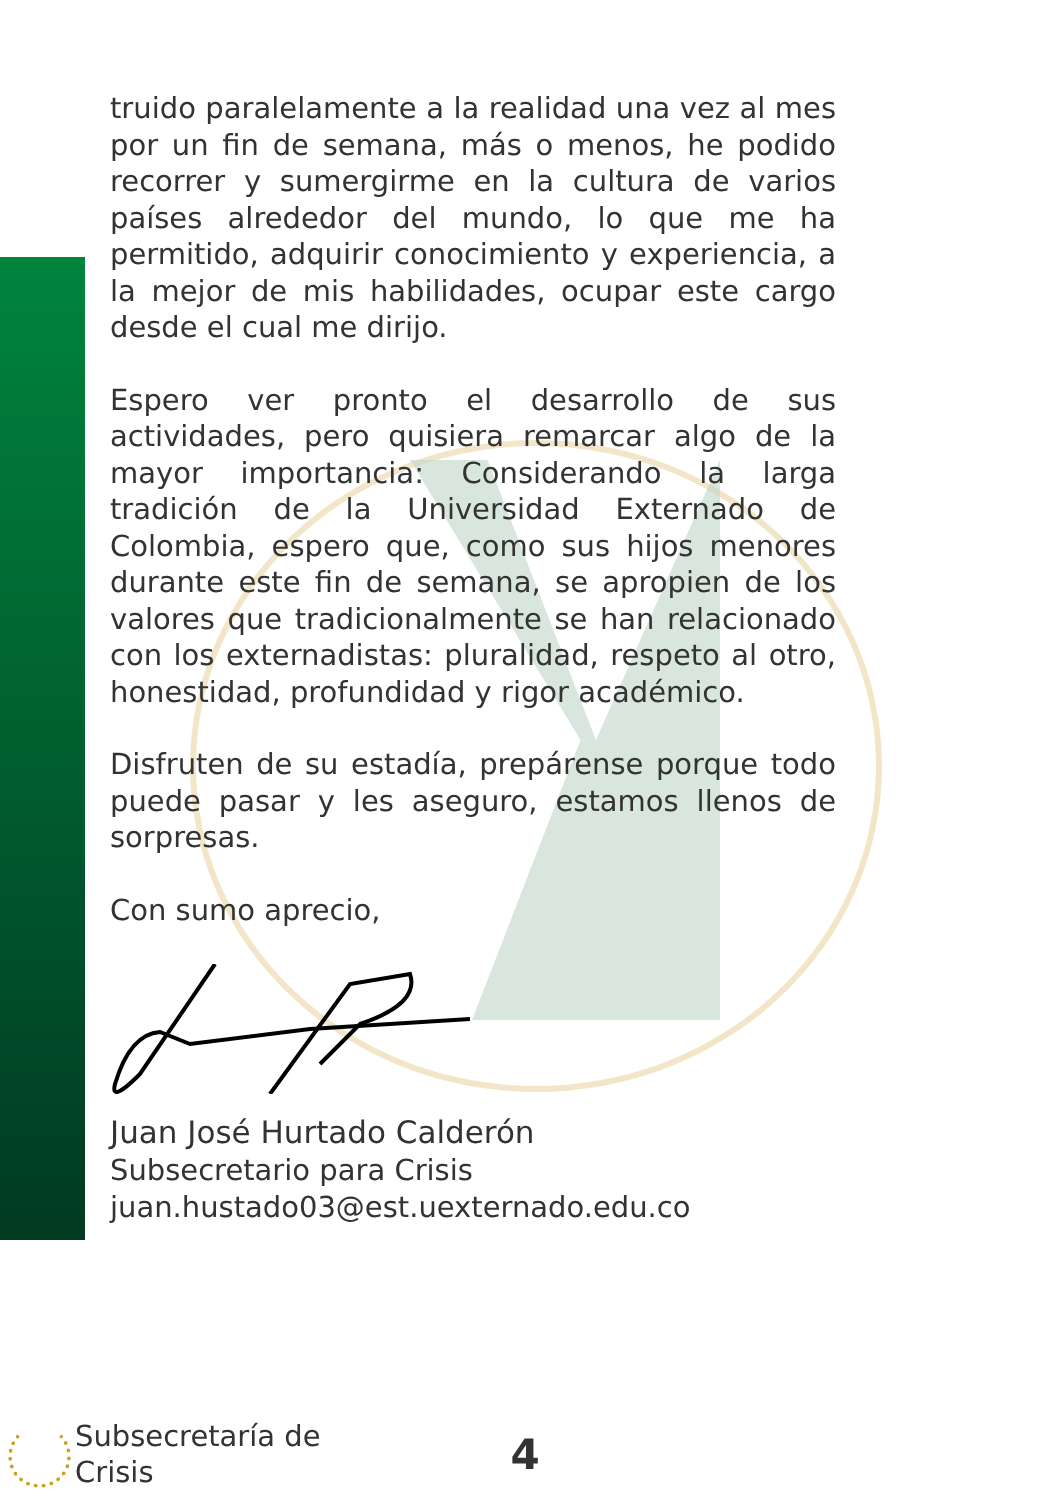truido paralelamente a la realidad una vez al mes por un fin de semana, más o menos, he podido recorrer y sumergirme en la cultura de varios países alrededor del mundo, lo que me ha permitido, adquirir conocimiento y experiencia, a la mejor de mis habilidades, ocupar este cargo desde el cual me dirijo.
Espero ver pronto el desarrollo de sus actividades, pero quisiera remarcar algo de la mayor importancia: Considerando la larga tradición de la Universidad Externado de Colombia, espero que, como sus hijos menores durante este fin de semana, se apropien de los valores que tradicionalmente se han relacionado con los externadistas: pluralidad, respeto al otro, honestidad, profundidad y rigor académico.
Disfruten de su estadía, prepárense porque todo puede pasar y les aseguro, estamos llenos de sorpresas.
Con sumo aprecio,
Juan José Hurtado Calderón
Subsecretario para Crisis
juan.hustado03@est.uexternado.edu.co
Subsecretaría de
Crisis
4